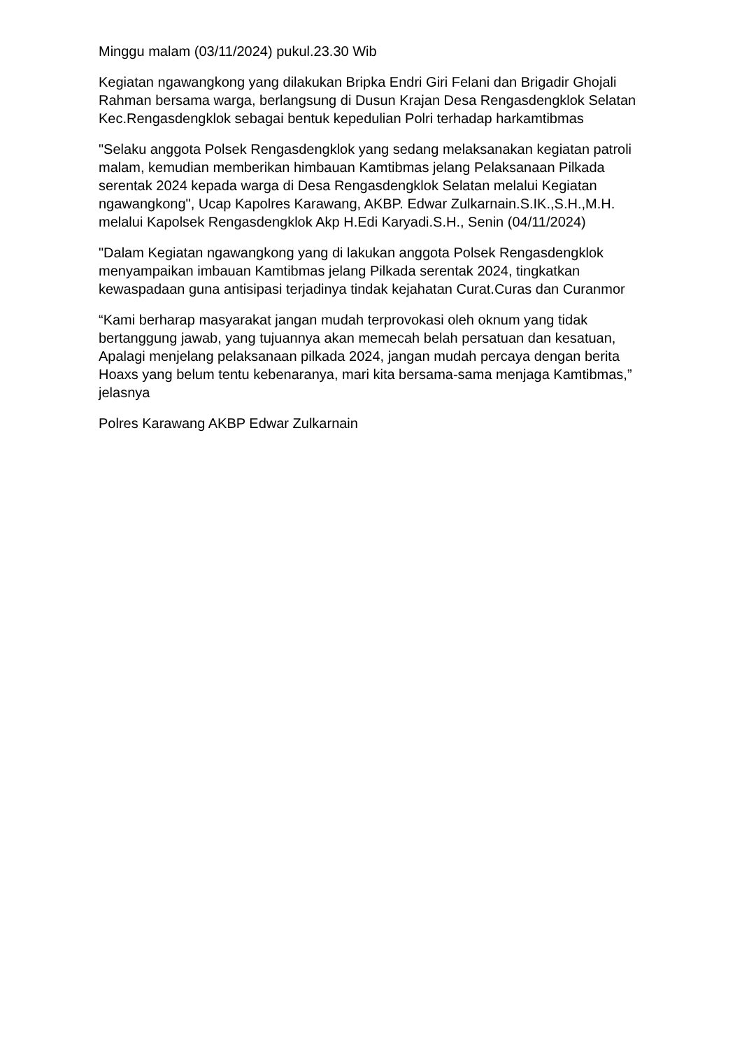Minggu malam (03/11/2024) pukul.23.30 Wib
Kegiatan ngawangkong yang dilakukan Bripka Endri Giri Felani dan Brigadir Ghojali Rahman bersama warga, berlangsung di Dusun Krajan Desa Rengasdengklok Selatan Kec.Rengasdengklok sebagai bentuk kepedulian Polri terhadap harkamtibmas
"Selaku anggota Polsek Rengasdengklok yang sedang melaksanakan kegiatan patroli malam, kemudian memberikan himbauan Kamtibmas jelang Pelaksanaan Pilkada serentak 2024 kepada warga di Desa Rengasdengklok Selatan melalui Kegiatan ngawangkong", Ucap Kapolres Karawang, AKBP. Edwar Zulkarnain.S.IK.,S.H.,M.H. melalui Kapolsek Rengasdengklok Akp H.Edi Karyadi.S.H., Senin (04/11/2024)
"Dalam Kegiatan ngawangkong yang di lakukan anggota Polsek Rengasdengklok menyampaikan imbauan Kamtibmas jelang Pilkada serentak 2024, tingkatkan kewaspadaan guna antisipasi terjadinya tindak kejahatan Curat.Curas dan Curanmor
“Kami berharap masyarakat jangan mudah terprovokasi oleh oknum yang tidak bertanggung jawab, yang tujuannya akan memecah belah persatuan dan kesatuan, Apalagi menjelang pelaksanaan pilkada 2024, jangan mudah percaya dengan berita Hoaxs yang belum tentu kebenaranya, mari kita bersama-sama menjaga Kamtibmas,” jelasnya
Polres Karawang AKBP Edwar Zulkarnain